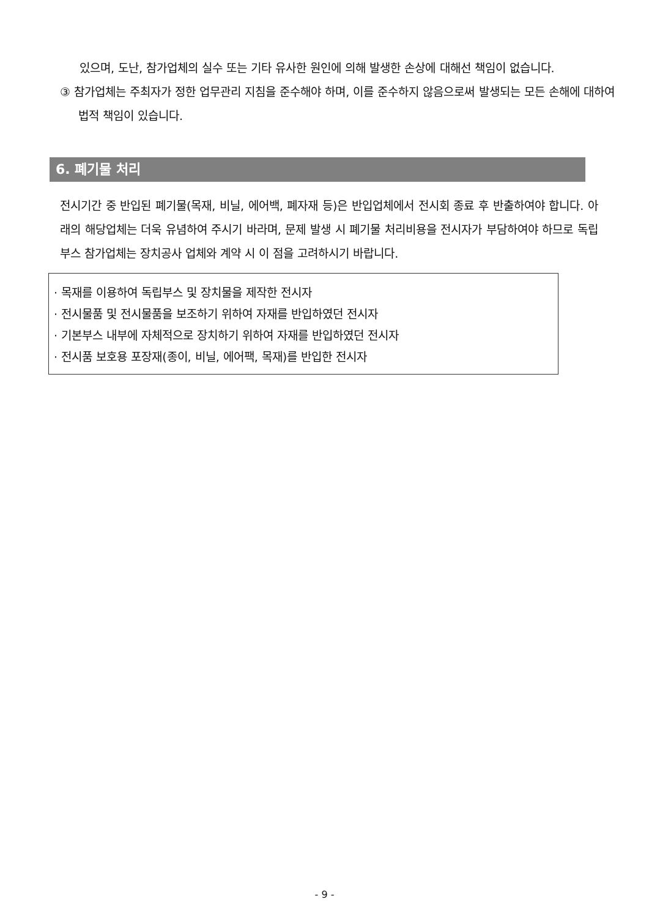있으며, 도난, 참가업체의 실수 또는 기타 유사한 원인에 의해 발생한 손상에 대해선 책임이 없습니다.
③ 참가업체는 주최자가 정한 업무관리 지침을 준수해야 하며, 이를 준수하지 않음으로써 발생되는 모든 손해에 대하여 법적 책임이 있습니다.
6. 폐기물 처리
전시기간 중 반입된 폐기물(목재, 비닐, 에어백, 폐자재 등)은 반입업체에서 전시회 종료 후 반출하여야 합니다. 아래의 해당업체는 더욱 유념하여 주시기 바라며, 문제 발생 시 폐기물 처리비용을 전시자가 부담하여야 하므로 독립부스 참가업체는 장치공사 업체와 계약 시 이 점을 고려하시기 바랍니다.
· 목재를 이용하여 독립부스 및 장치물을 제작한 전시자
· 전시물품 및 전시물품을 보조하기 위하여 자재를 반입하였던 전시자
· 기본부스 내부에 자체적으로 장치하기 위하여 자재를 반입하였던 전시자
· 전시품 보호용 포장재(종이, 비닐, 에어팩, 목재)를 반입한 전시자
- 9 -